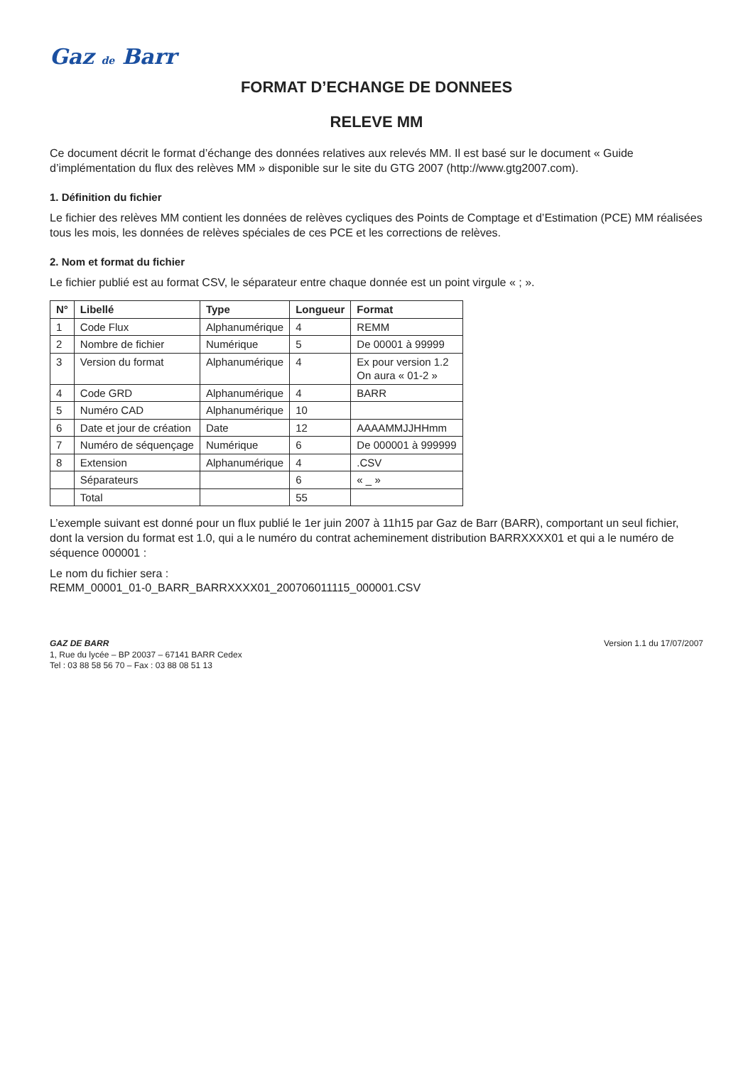Gaz de Barr
FORMAT D’ECHANGE DE DONNEES
RELEVE MM
Ce document décrit le format d’échange des données relatives aux relevés MM. Il est basé sur le document « Guide d’implémentation du flux des relèves MM » disponible sur le site du GTG 2007 (http://www.gtg2007.com).
1. Définition du fichier
Le fichier des relèves MM contient les données de relèves cycliques des Points de Comptage et d’Estimation (PCE) MM réalisées tous les mois, les données de relèves spéciales de ces PCE et les corrections de relèves.
2. Nom et format du fichier
Le fichier publié est au format CSV, le séparateur entre chaque donnée est un point virgule « ; ».
| N° | Libellé | Type | Longueur | Format |
| --- | --- | --- | --- | --- |
| 1 | Code Flux | Alphanumérique | 4 | REMM |
| 2 | Nombre de fichier | Numérique | 5 | De 00001 à 99999 |
| 3 | Version du format | Alphanumérique | 4 | Ex pour version 1.2 On aura « 01-2 » |
| 4 | Code GRD | Alphanumérique | 4 | BARR |
| 5 | Numéro CAD | Alphanumérique | 10 | |
| 6 | Date et jour de création | Date | 12 | AAAAMMJJHHmm |
| 7 | Numéro de séquençage | Numérique | 6 | De 000001 à 999999 |
| 8 | Extension | Alphanumérique | 4 | .CSV |
| | Séparateurs | | 6 | « _ » |
| | Total | | 55 | |
L’exemple suivant est donné pour un flux publié le 1er juin 2007 à 11h15 par Gaz de Barr (BARR), comportant un seul fichier, dont la version du format est 1.0, qui a le numéro du contrat acheminement distribution BARRXXXX01 et qui a le numéro de séquence 000001 :
Le nom du fichier sera :
REMM_00001_01-0_BARR_BARRXXXX01_200706011115_000001.CSV
GAZ DE BARR
1, Rue du lycée – BP 20037 – 67141 BARR Cedex
Tel : 03 88 58 56 70 – Fax : 03 88 08 51 13
Version 1.1 du 17/07/2007